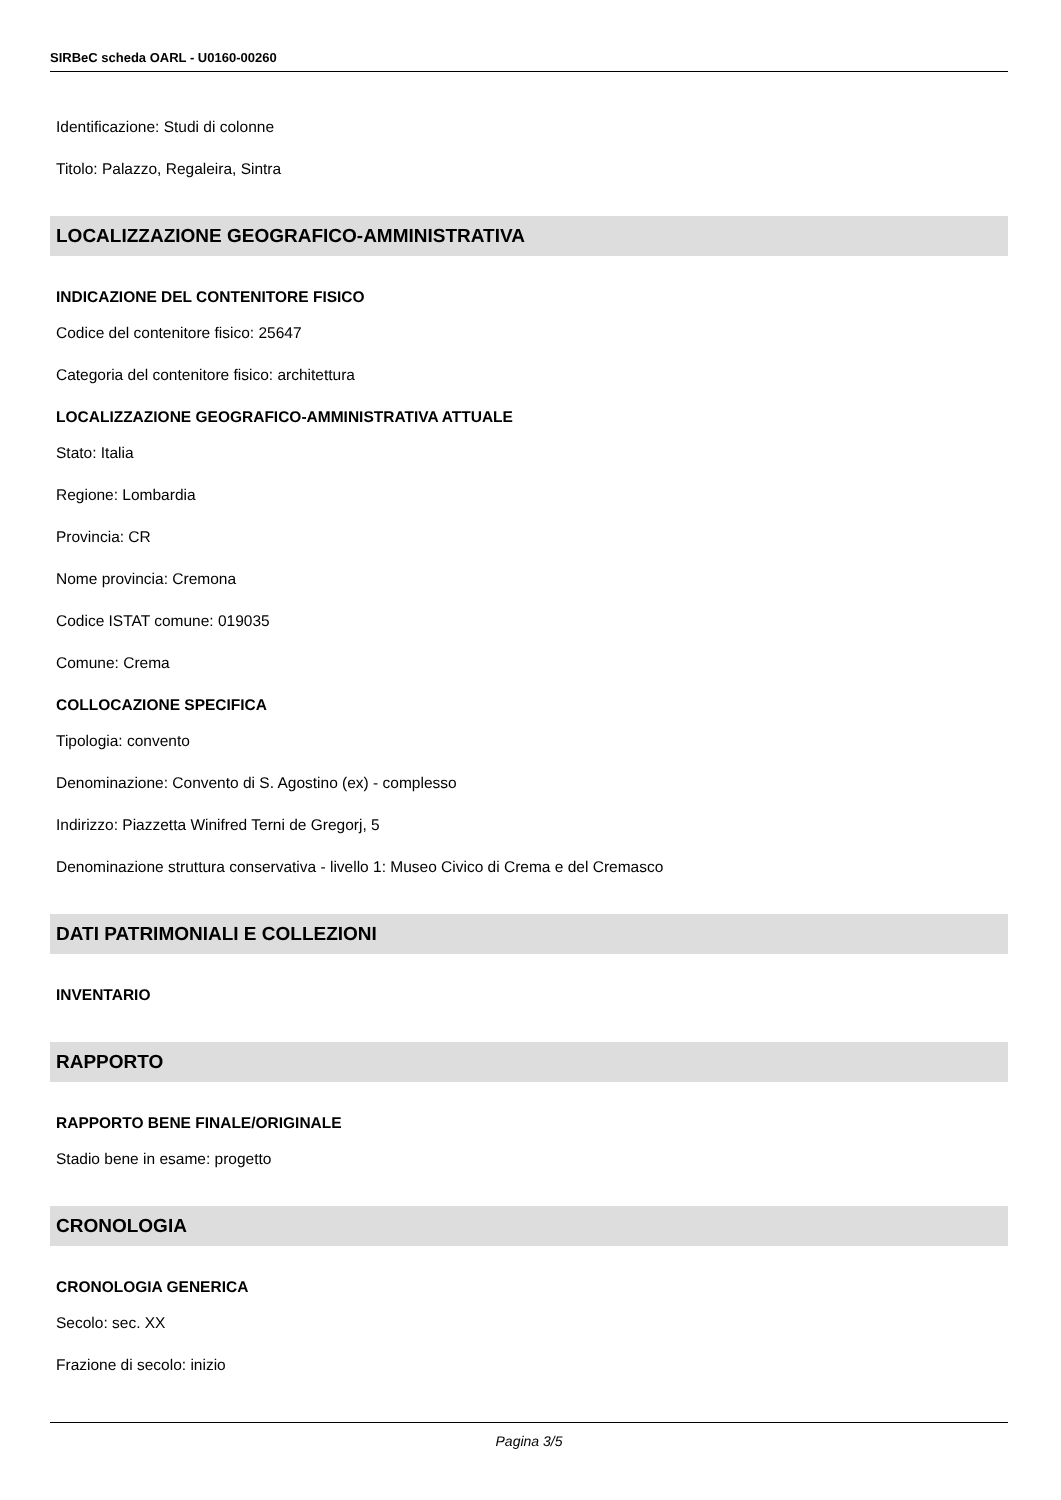SIRBeC scheda OARL - U0160-00260
Identificazione: Studi di colonne
Titolo: Palazzo, Regaleira, Sintra
LOCALIZZAZIONE GEOGRAFICO-AMMINISTRATIVA
INDICAZIONE DEL CONTENITORE FISICO
Codice del contenitore fisico: 25647
Categoria del contenitore fisico: architettura
LOCALIZZAZIONE GEOGRAFICO-AMMINISTRATIVA ATTUALE
Stato: Italia
Regione: Lombardia
Provincia: CR
Nome provincia: Cremona
Codice ISTAT comune: 019035
Comune: Crema
COLLOCAZIONE SPECIFICA
Tipologia: convento
Denominazione: Convento di S. Agostino (ex) - complesso
Indirizzo: Piazzetta Winifred Terni de Gregorj, 5
Denominazione struttura conservativa - livello 1: Museo Civico di Crema e del Cremasco
DATI PATRIMONIALI E COLLEZIONI
INVENTARIO
RAPPORTO
RAPPORTO BENE FINALE/ORIGINALE
Stadio bene in esame: progetto
CRONOLOGIA
CRONOLOGIA GENERICA
Secolo: sec. XX
Frazione di secolo: inizio
Pagina 3/5